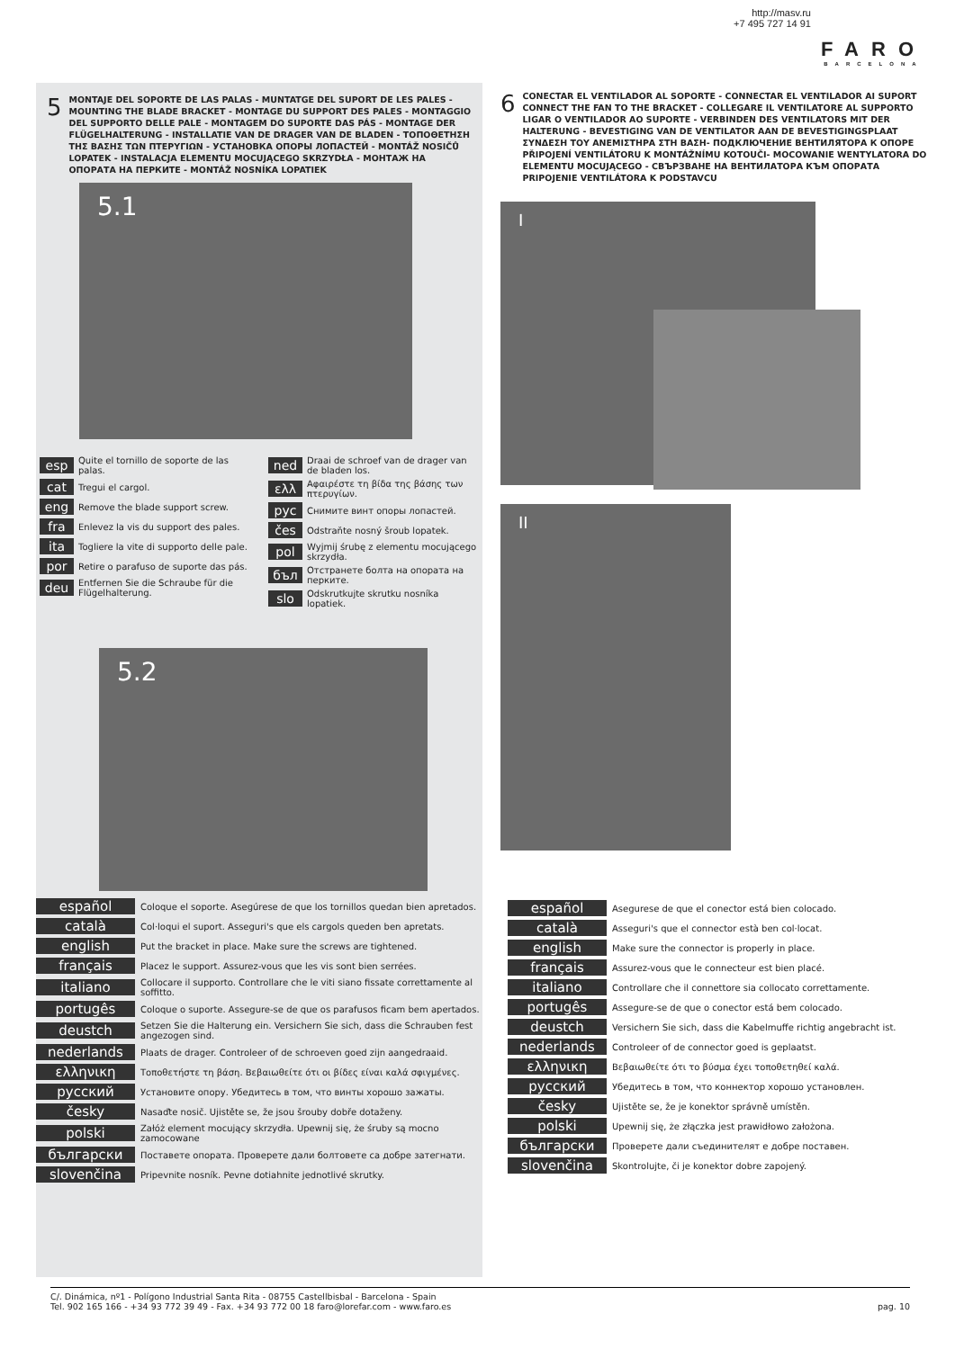http://masv.ru
+7 495 727 14 91
FARO
BARCELONA
5
MONTAJE DEL SOPORTE DE LAS PALAS - MUNTATGE DEL SUPORT DE LES PALES - MOUNTING THE BLADE BRACKET - MONTAGE DU SUPPORT DES PALES - MONTAGGIO DEL SUPPORTO DELLE PALE - MONTAGEM DO SUPORTE DAS PÁS - MONTAGE DER FLÜGELHALTERUNG - INSTALLATIE VAN DE DRAGER VAN DE BLADEN - ΤΟΠΟΘΕΤΗΣΗ ΤΗΣ ΒΑΣΗΣ ΤΩΝ ΠΤΕΡΥΓΙΩΝ - УСТАНОВКА ОПОРЫ ЛОПАСТЕЙ - MONTÁŽ NOSIČŮ LOPATEK - INSTALACJA ELEMENTU MOCUJĄCEGO SKRZYDŁA - МОНТАЖ НА ОПОРАТА НА ПЕРКИТЕ - MONTÁŽ NOSNÍKA LOPATIEK
5.1
esp Quite el tornillo de soporte de las palas.
cat Tregui el cargol.
eng Remove the blade support screw.
fra Enlevez la vis du support des pales.
ita Togliere la vite di supporto delle pale.
por Retire o parafuso de suporte das pás.
deu Entfernen Sie die Schraube für die Flügelhalterung.
ned Draai de schroef van de drager van de bladen los.
ελλ Αφαιρέστε τη βίδα της βάσης των πτερυγίων.
рус Снимите винт опоры лопастей.
čes Odstraňte nosný šroub lopatek.
pol Wyjmij śrubę z elementu mocującego skrzydła.
бъл Отстранете болта на опората на перките.
slo Odskrutkujte skrutku nosníka lopatiek.
5.2
español Coloque el soporte. Asegúrese de que los tornillos quedan bien apretados.
català Col·loqui el suport. Asseguri's que els cargols queden ben apretats.
english Put the bracket in place. Make sure the screws are tightened.
français Placez le support. Assurez-vous que les vis sont bien serrées.
italiano Collocare il supporto. Controllare che le viti siano fissate correttamente al soffitto.
portugês Coloque o suporte. Assegure-se de que os parafusos ficam bem apertados.
deustch Setzen Sie die Halterung ein. Versichern Sie sich, dass die Schrauben fest angezogen sind.
nederlands Plaats de drager. Controleer of de schroeven goed zijn aangedraaid.
ελληνικη Τοποθετήστε τη βάση. Βεβαιωθείτε ότι οι βίδες είναι καλά σφιγμένες.
русский Установите опору. Убедитесь в том, что винты хорошо зажаты.
česky Nasaďte nosič. Ujistěte se, že jsou šrouby dobře dotaženy.
polski Załóż element mocujący skrzydła. Upewnij się, że śruby są mocno zamocowane
български Поставете опората. Проверете дали болтовете са добре затегнати.
slovenčina Pripevnite nosník. Pevne dotiahnite jednotlivé skrutky.
6
CONECTAR EL VENTILADOR AL SOPORTE - CONNECTAR EL VENTILADOR AI SUPORT CONNECT THE FAN TO THE BRACKET - COLLEGARE IL VENTILATORE AL SUPPORTO LIGAR O VENTILADOR AO SUPORTE - VERBINDEN DES VENTILATORS MIT DER HALTERUNG - BEVESTIGING VAN DE VENTILATOR AAN DE BEVESTIGINGSPLAAT ΣΥΝΔΕΣΗ ΤΟΥ ΑΝΕΜΙΣΤΗΡΑ ΣΤΗ ΒΑΣΗ- ПОДКЛЮЧЕНИЕ ВЕНТИЛЯТОРА К ОПОРЕ PŘIPOJENÍ VENTILÁTORU K MONTÁŽNÍMU KOTOUČI- MOCOWANIE WENTYLATORA DO ELEMENTU MOCUJĄCEGO - СВЪРЗВАНЕ НА ВЕНТИЛАТОРА КЪМ ОПОРАТА PRIPOJENIE VENTILÁTORA K PODSTAVCU
I
II
español Asegurese de que el conector está bien colocado.
català Asseguri's que el connector està ben col·locat.
english Make sure the connector is properly in place.
français Assurez-vous que le connecteur est bien placé.
italiano Controllare che il connettore sia collocato correttamente.
portugês Assegure-se de que o conector está bem colocado.
deustch Versichern Sie sich, dass die Kabelmuffe richtig angebracht ist.
nederlands Controleer of de connector goed is geplaatst.
ελληνικη Βεβαιωθείτε ότι το βύσμα έχει τοποθετηθεί καλά.
русский Убедитесь в том, что коннектор хорошо установлен.
česky Ujistěte se, že je konektor správně umístěn.
polski Upewnij się, że złączka jest prawidłowo założona.
български Проверете дали съединителят е добре поставен.
slovenčina Skontrolujte, či je konektor dobre zapojený.
C/. Dinámica, nº1 - Polígono Industrial Santa Rita - 08755 Castellbisbal - Barcelona - Spain
Tel. 902 165 166 - +34 93 772 39 49 - Fax. +34 93 772 00 18 faro@lorefar.com - www.faro.es pag. 10